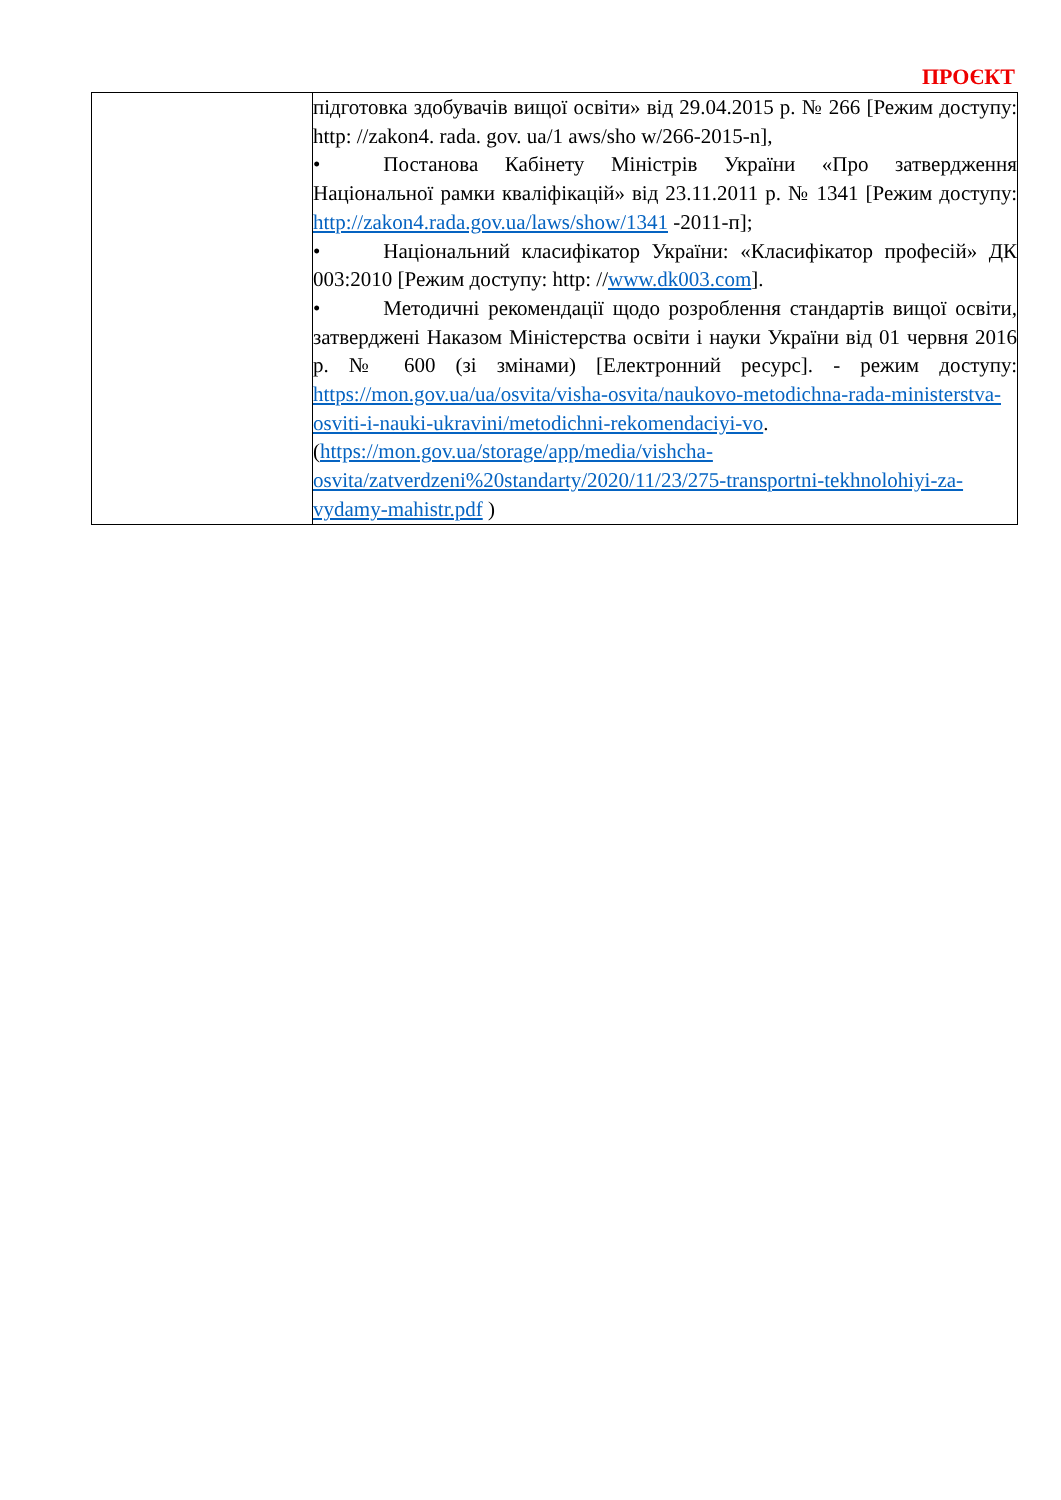ПРОЄКТ
| | підготовка здобувачів вищої освіти» від 29.04.2015 р. № 266 [Режим доступу: http: //zakon4. rada. gov. ua/1 aws/sho w/266-2015-n], • Постанова Кабінету Міністрів України «Про затвердження Національної рамки кваліфікацій» від 23.11.2011 р. № 1341 [Режим доступу: http://zakon4.rada.gov.ua/laws/show/1341 -2011-п]; • Національний класифікатор України: «Класифікатор професій» ДК 003:2010 [Режим доступу: http: // www.dk003.com ]. • Методичні рекомендації щодо розроблення стандартів вищої освіти, затверджені Наказом Міністерства освіти і науки України від 01 червня 2016 р. № 600 (зі змінами) [Електронний ресурс]. - режим доступу: https://mon.gov.ua/ua/osvita/visha-osvita/naukovo-metodichna-rada-ministerstva-osviti-i-nauki-ukravini/metodichni-rekomendaciyi-vo . ( https://mon.gov.ua/storage/app/media/vishcha-osvita/zatverdzeni%20standarty/2020/11/23/275-transportni-tekhnolohiyi-za-vydamy-mahistr.pdf ) |